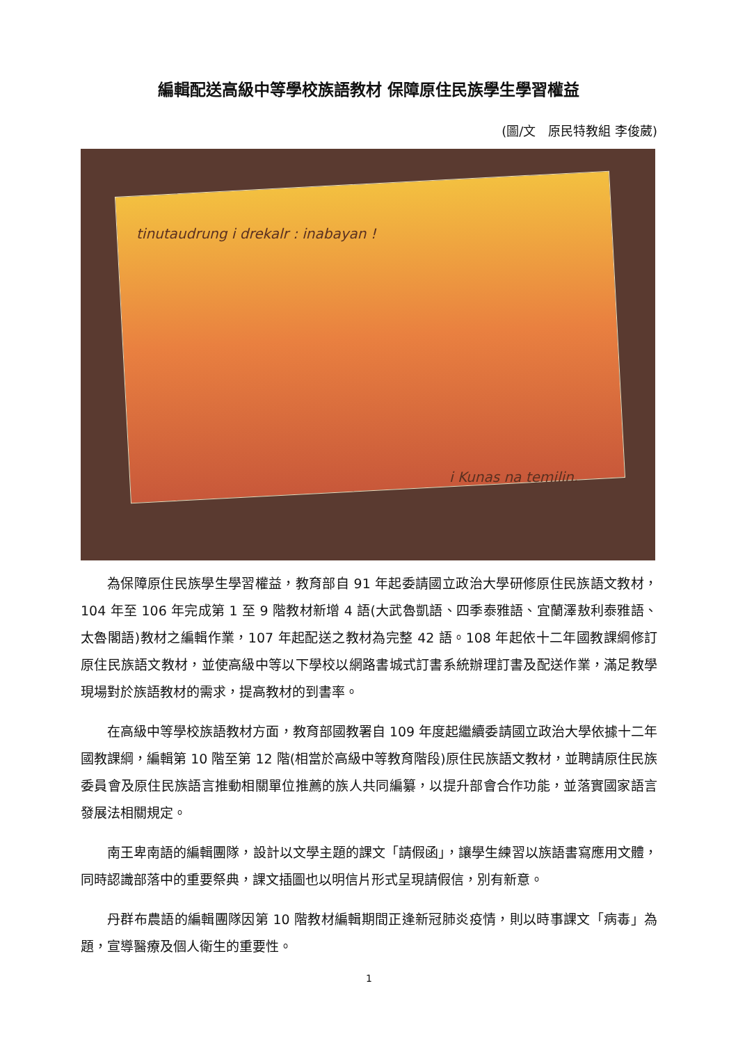編輯配送高級中等學校族語教材 保障原住民族學生學習權益
(圖/文　原民特教組 李俊葳)
tinutaudrung i drekalr : inabayan !
i Kunas na temilin.
為保障原住民族學生學習權益，教育部自 91 年起委請國立政治大學研修原住民族語文教材，104 年至 106 年完成第 1 至 9 階教材新增 4 語(大武魯凱語、四季泰雅語、宜蘭澤敖利泰雅語、太魯閣語)教材之編輯作業，107 年起配送之教材為完整 42 語。108 年起依十二年國教課綱修訂原住民族語文教材，並使高級中等以下學校以網路書城式訂書系統辦理訂書及配送作業，滿足教學現場對於族語教材的需求，提高教材的到書率。
在高級中等學校族語教材方面，教育部國教署自 109 年度起繼續委請國立政治大學依據十二年國教課綱，編輯第 10 階至第 12 階(相當於高級中等教育階段)原住民族語文教材，並聘請原住民族委員會及原住民族語言推動相關單位推薦的族人共同編纂，以提升部會合作功能，並落實國家語言發展法相關規定。
南王卑南語的編輯團隊，設計以文學主題的課文「請假函」，讓學生練習以族語書寫應用文體，同時認識部落中的重要祭典，課文插圖也以明信片形式呈現請假信，別有新意。
丹群布農語的編輯團隊因第 10 階教材編輯期間正逢新冠肺炎疫情，則以時事課文「病毒」為題，宣導醫療及個人衛生的重要性。
1